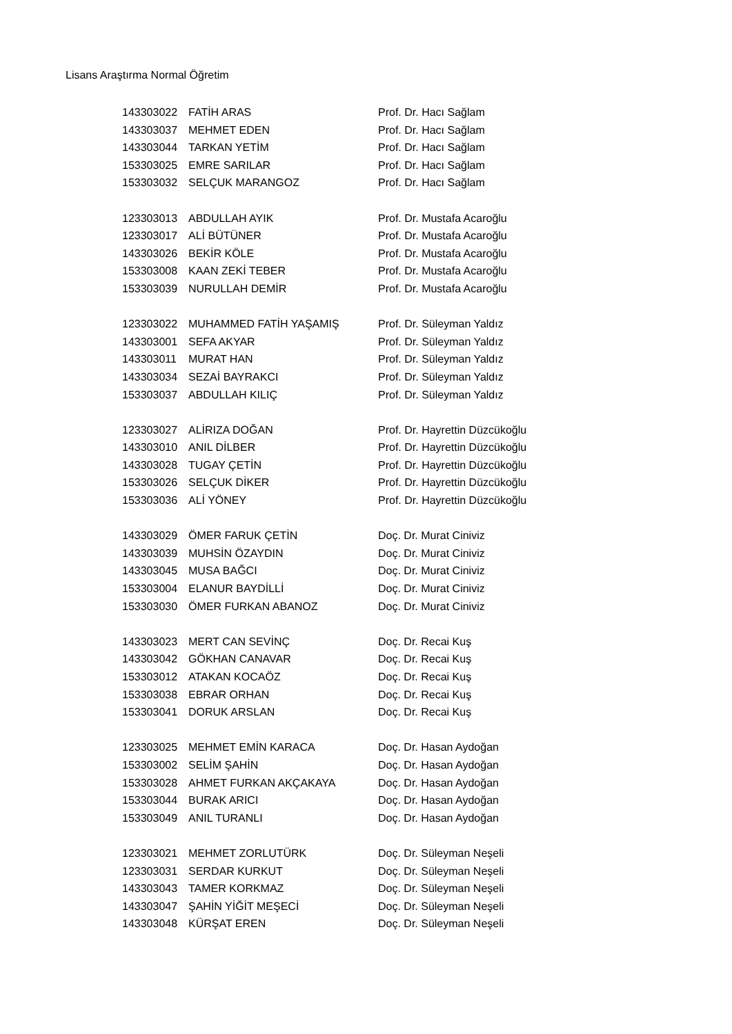Lisans Araştırma Normal Öğretim
| 143303022 | FATİH ARAS | Prof. Dr. Hacı Sağlam |
| 143303037 | MEHMET EDEN | Prof. Dr. Hacı Sağlam |
| 143303044 | TARKAN YETİM | Prof. Dr. Hacı Sağlam |
| 153303025 | EMRE SARILAR | Prof. Dr. Hacı Sağlam |
| 153303032 | SELÇUK MARANGOZ | Prof. Dr. Hacı Sağlam |
| 123303013 | ABDULLAH AYIK | Prof. Dr. Mustafa Acaroğlu |
| 123303017 | ALİ BÜTÜNER | Prof. Dr. Mustafa Acaroğlu |
| 143303026 | BEKİR KÖLE | Prof. Dr. Mustafa Acaroğlu |
| 153303008 | KAAN ZEKİ TEBER | Prof. Dr. Mustafa Acaroğlu |
| 153303039 | NURULLAH DEMİR | Prof. Dr. Mustafa Acaroğlu |
| 123303022 | MUHAMMED FATİH YAŞAMIŞ | Prof. Dr. Süleyman Yaldız |
| 143303001 | SEFA AKYAR | Prof. Dr. Süleyman Yaldız |
| 143303011 | MURAT HAN | Prof. Dr. Süleyman Yaldız |
| 143303034 | SEZAİ BAYRAKCI | Prof. Dr. Süleyman Yaldız |
| 153303037 | ABDULLAH KILIÇ | Prof. Dr. Süleyman Yaldız |
| 123303027 | ALİRIZA DOĞAN | Prof. Dr. Hayrettin Düzcükoğlu |
| 143303010 | ANIL DİLBER | Prof. Dr. Hayrettin Düzcükoğlu |
| 143303028 | TUGAY ÇETİN | Prof. Dr. Hayrettin Düzcükoğlu |
| 153303026 | SELÇUK DİKER | Prof. Dr. Hayrettin Düzcükoğlu |
| 153303036 | ALİ YÖNEY | Prof. Dr. Hayrettin Düzcükoğlu |
| 143303029 | ÖMER FARUK ÇETİN | Doç. Dr. Murat Ciniviz |
| 143303039 | MUHSİN ÖZAYDIN | Doç. Dr. Murat Ciniviz |
| 143303045 | MUSA BAĞCI | Doç. Dr. Murat Ciniviz |
| 153303004 | ELANUR BAYDİLLİ | Doç. Dr. Murat Ciniviz |
| 153303030 | ÖMER FURKAN ABANOZ | Doç. Dr. Murat Ciniviz |
| 143303023 | MERT CAN SEVİNÇ | Doç. Dr. Recai Kuş |
| 143303042 | GÖKHAN CANAVAR | Doç. Dr. Recai Kuş |
| 153303012 | ATAKAN KOCAÖZ | Doç. Dr. Recai Kuş |
| 153303038 | EBRAR ORHAN | Doç. Dr. Recai Kuş |
| 153303041 | DORUK ARSLAN | Doç. Dr. Recai Kuş |
| 123303025 | MEHMET EMİN KARACA | Doç. Dr. Hasan Aydoğan |
| 153303002 | SELİM ŞAHİN | Doç. Dr. Hasan Aydoğan |
| 153303028 | AHMET FURKAN AKÇAKAYA | Doç. Dr. Hasan Aydoğan |
| 153303044 | BURAK ARICI | Doç. Dr. Hasan Aydoğan |
| 153303049 | ANIL TURANLI | Doç. Dr. Hasan Aydoğan |
| 123303021 | MEHMET ZORLUTÜRK | Doç. Dr. Süleyman Neşeli |
| 123303031 | SERDAR KURKUT | Doç. Dr. Süleyman Neşeli |
| 143303043 | TAMER KORKMAZ | Doç. Dr. Süleyman Neşeli |
| 143303047 | ŞAHİN YİĞİT MEŞECİ | Doç. Dr. Süleyman Neşeli |
| 143303048 | KÜRŞAT EREN | Doç. Dr. Süleyman Neşeli |